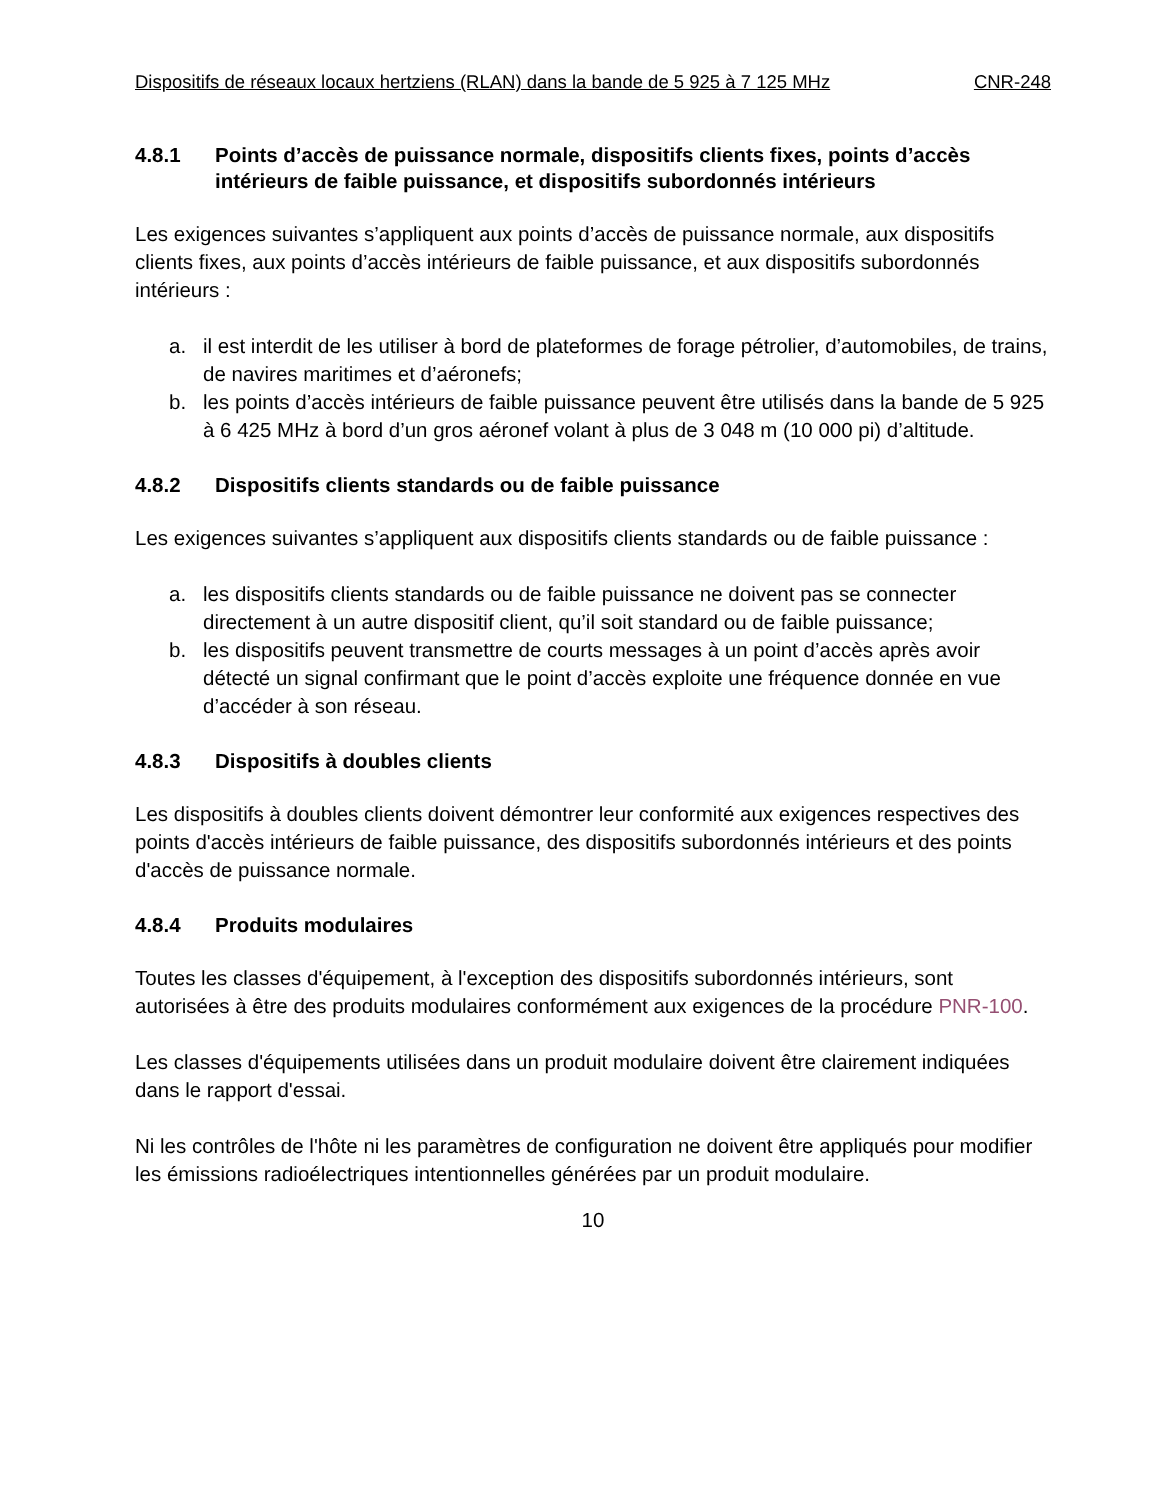Dispositifs de réseaux locaux hertziens (RLAN) dans la bande de 5 925 à 7 125 MHz CNR-248
4.8.1 Points d’accès de puissance normale, dispositifs clients fixes, points d’accès intérieurs de faible puissance, et dispositifs subordonnés intérieurs
Les exigences suivantes s’appliquent aux points d’accès de puissance normale, aux dispositifs clients fixes, aux points d’accès intérieurs de faible puissance, et aux dispositifs subordonnés intérieurs :
a. il est interdit de les utiliser à bord de plateformes de forage pétrolier, d’automobiles, de trains, de navires maritimes et d’aéronefs;
b. les points d’accès intérieurs de faible puissance peuvent être utilisés dans la bande de 5 925 à 6 425 MHz à bord d’un gros aéronef volant à plus de 3 048 m (10 000 pi) d’altitude.
4.8.2 Dispositifs clients standards ou de faible puissance
Les exigences suivantes s’appliquent aux dispositifs clients standards ou de faible puissance :
a. les dispositifs clients standards ou de faible puissance ne doivent pas se connecter directement à un autre dispositif client, qu’il soit standard ou de faible puissance;
b. les dispositifs peuvent transmettre de courts messages à un point d’accès après avoir détecté un signal confirmant que le point d’accès exploite une fréquence donnée en vue d’accéder à son réseau.
4.8.3 Dispositifs à doubles clients
Les dispositifs à doubles clients doivent démontrer leur conformité aux exigences respectives des points d'accès intérieurs de faible puissance, des dispositifs subordonnés intérieurs et des points d'accès de puissance normale.
4.8.4 Produits modulaires
Toutes les classes d'équipement, à l'exception des dispositifs subordonnés intérieurs, sont autorisées à être des produits modulaires conformément aux exigences de la procédure PNR-100.
Les classes d'équipements utilisées dans un produit modulaire doivent être clairement indiquées dans le rapport d'essai.
Ni les contrôles de l'hôte ni les paramètres de configuration ne doivent être appliqués pour modifier les émissions radioélectriques intentionnelles générées par un produit modulaire.
10